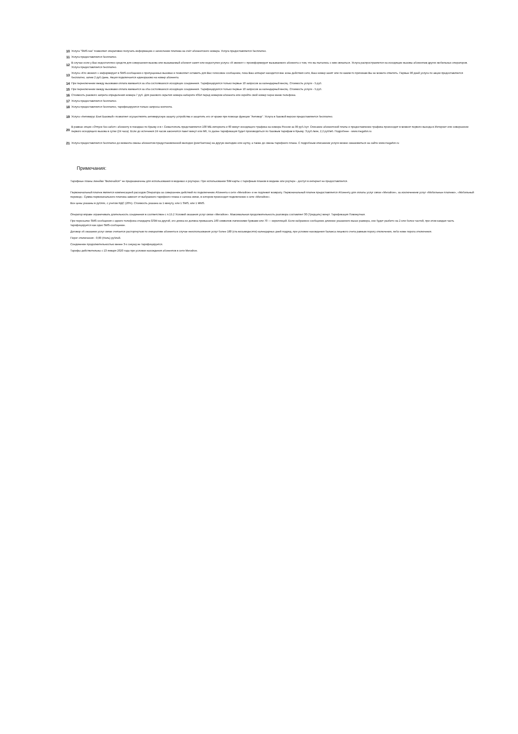| 10 | Услуга "SMS-чек" позволяет оперативно получать информацию о зачислении платежа на счёт абонентского номера. Услуга предоставляется бесплатно. |
| 11 | Услуга предоставляется бесплатно. |
| 12 | В случае если у Вас недостаточно средств для совершения вызова или вызываемый абонент занят или недоступен услуга «Я звонил+» проинформирует вызываемого абонента о том, что вы пытались с ним связаться. Услуга распространяется на исходящие вызовы абонентам других мобильных операторов. Услуга предоставляется бесплатно. |
| 13 | Услуга «Кто звонил+» информирует в SMS-сообщении о пропущенных вызовах и позволяет оставить для Вас голосовое сообщение, пока Ваш аппарат находится вне зоны действия сети, Ваш номер занят или по каким-то причинам Вы не можете ответить. Первые 90 дней услуга по акции предоставляется бесплатно, затем 2 руб./день. Акция подключается единоразово на номер абонента. |
| 14 | При переключении между вызовами оплата взимается за оба состоявшихся исходящих соединения. Тарифицируются только первые 10 запросов за календарный месяц. Стоимость услуги - 5 руб. |
| 15 | При переключении между вызовами оплата взимается за оба состоявшихся исходящих соединения. Тарифицируются только первые 10 запросов за календарный месяц. Стоимость услуги - 5 руб. |
| 16 | Стоимость разового запрета определения номера 7 руб. Для разового скрытия номера наберите #31# перед номером абонента или скройте свой номер через меню телефона. |
| 17 | Услуга предоставляется бесплатно. |
| 18 | Услуга предоставляется бесплатно, тарифицируются только запросы контента. |
| 19 | Услуга «Антивирус Eset Базовый» позволяет осуществлять антивирусную защиту устройства и защитить его от кражи при помощи функции "Антивор". Услуга в базовой версии предоставляется бесплатно. |
| 20 | В рамках опции «Отпуск без забот» абоненту в поездках по Крыму и в г. Севастополь представляется 100 МБ интернета и 60 минут исходящего трафика на номера России за 99 руб./сут. Списание абонентской платы и предоставление трафика происходит в момент первого выхода в Интернет или совершении первого исходящего вызова в сутки (24 часа). Если до истечения 24 часов закончится пакет минут или Мб, то далее тарификация будет производиться по базовым тарифам в Крыму: 3 руб./мин, 2,2 руб/мб. Подробнее - www.megafon.ru |
| 21 | Услуга предоставляется бесплатно до момента смены абонентом предустановленной мелодии (рингбэктона) на другую мелодию или шутку, а также до смены тарифного плана. С подробным описанием услуги можно ознакомиться на сайте www.megafon.ru |
Примечания:
Тарифные планы линейки "Включайся!" не предназначены для использования в модемах и роутерах. При использовании SIM-карты с тарифным планом в модеме или роутере - доступ в интернет не предоставляется.
Первоначальный платеж является компенсацией расходов Оператора за совершение действий по подключению Абонента к сети «МегаФон» и не подлежит возврату. Первоначальный платеж предоставляется Абоненту для оплаты услуг связи «МегаФон», за исключением услуг «Мобильные платежи», «Мобильный перевод». Сумма первоначального платежа зависит от выбранного тарифного плана и салона связи, в котором происходит подключение к сети «МегаФон».
Все цены указаны в рублях, с учетом НДС (20%). Стоимость указана за 1 минуту, или 1 SMS, или 1 MMS.
Оператор вправе ограничивать длительность соединения в соответствие с п.15.2 Условий оказания услуг связи «МегаФон». Максимальная продолжительность разговора составляет 30 (Тридцать) минут. Тарификация Поминутная.
При пересылке SMS-сообщения с одного телефона стандарта GSM на другой, его длина не должна превышать 160 символов латинскими буквами или 70 — кириллицей. Если набранное сообщение длиннее указанного выше размера, оно будет разбито на 2 или более частей, при этом каждая часть тарифицируется как одно SMS-сообщение.
Договор об оказании услуг связи считается расторгнутым по инициативе абонента в случае неиспользования услуг более 180 (ста восьмидесяти) календарных дней подряд, при условии нахождения баланса лицевого счета равным порогу отключения, либо ниже порога отключения.
Порог отключения - 0,00 (Ноль) рублей.
Соединение продолжительностью менее 3-х секунд не тарифицируется.
Тарифы действительны с 13 января 2020 года при условии нахождения абонентов в сети МегаФон.